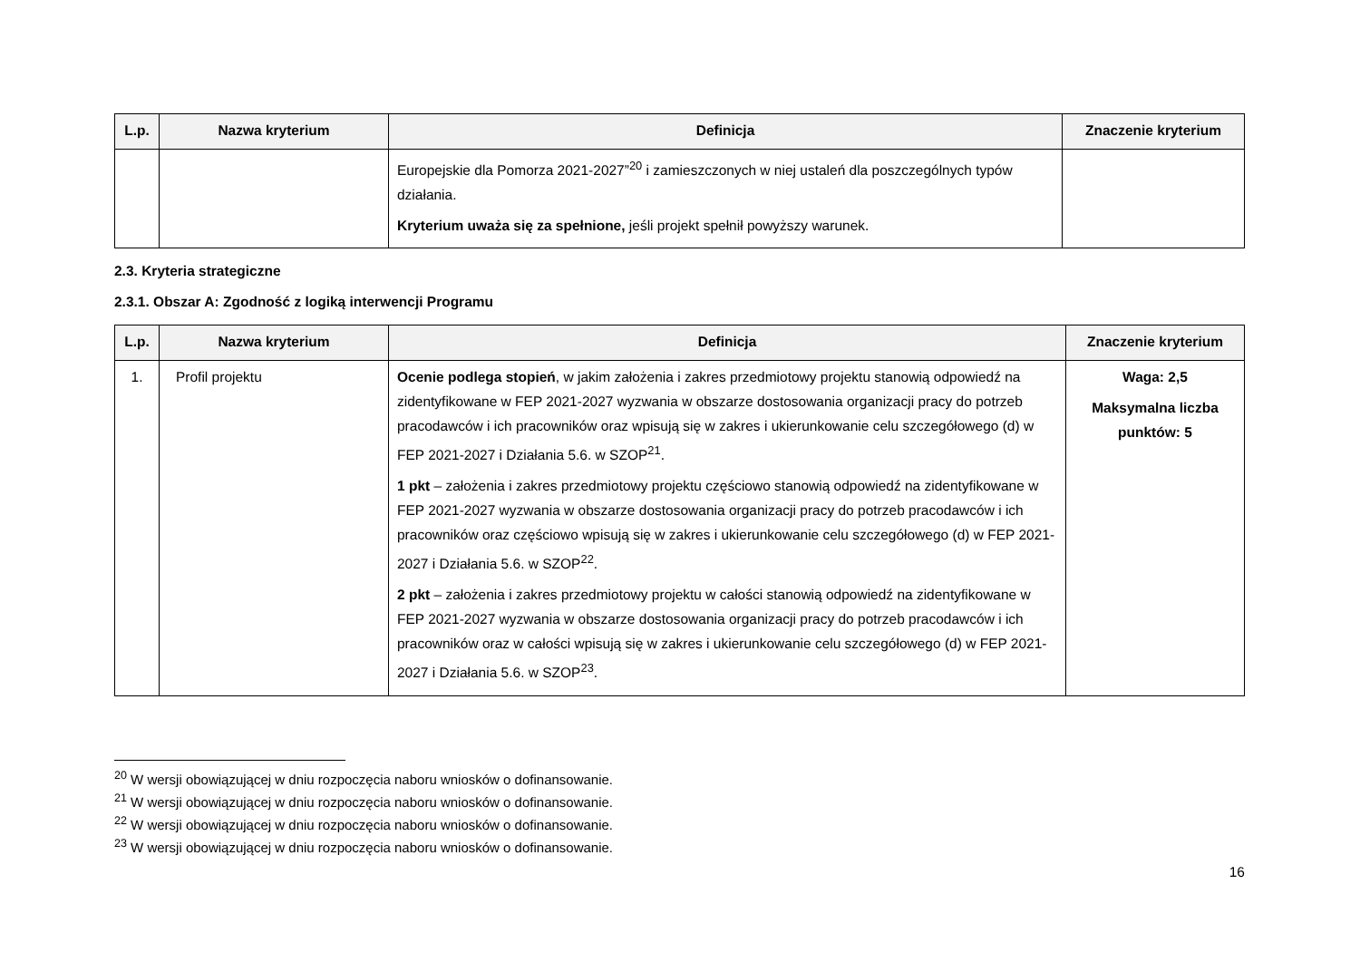| L.p. | Nazwa kryterium | Definicja | Znaczenie kryterium |
| --- | --- | --- | --- |
| | | Europejskie dla Pomorza 2021-2027”<sup>20</sup> i zamieszczonych w niej ustaleń dla poszczególnych typów działania. Kryterium uważa się za spełnione, jeśli projekt spełnił powyższy warunek. | |
2.3. Kryteria strategiczne
2.3.1. Obszar A: Zgodność z logiką interwencji Programu
| L.p. | Nazwa kryterium | Definicja | Znaczenie kryterium |
| --- | --- | --- | --- |
| 1. | Profil projektu | Ocenie podlega stopień , w jakim założenia i zakres przedmiotowy projektu stanowią odpowiedź na zidentyfikowane w FEP 2021-2027 wyzwania w obszarze dostosowania organizacji pracy do potrzeb pracodawców i ich pracowników oraz wpisują się w zakres i ukierunkowanie celu szczegółowego (d) w FEP 2021-2027 i Działania 5.6. w SZOP<sup>21</sup>. 1 pkt – założenia i zakres przedmiotowy projektu częściowo stanowią odpowiedź na zidentyfikowane w FEP 2021-2027 wyzwania w obszarze dostosowania organizacji pracy do potrzeb pracodawców i ich pracowników oraz częściowo wpisują się w zakres i ukierunkowanie celu szczegółowego (d) w FEP 2021-2027 i Działania 5.6. w SZOP<sup>22</sup>. 2 pkt – założenia i zakres przedmiotowy projektu w całości stanowią odpowiedź na zidentyfikowane w FEP 2021-2027 wyzwania w obszarze dostosowania organizacji pracy do potrzeb pracodawców i ich pracowników oraz w całości wpisują się w zakres i ukierunkowanie celu szczegółowego (d) w FEP 2021-2027 i Działania 5.6. w SZOP<sup>23</sup>. | Waga: 2,5 Maksymalna liczba punktów: 5 |
<sup>20</sup> W wersji obowiązującej w dniu rozpoczęcia naboru wniosków o dofinansowanie.
<sup>21</sup> W wersji obowiązującej w dniu rozpoczęcia naboru wniosków o dofinansowanie.
<sup>22</sup> W wersji obowiązującej w dniu rozpoczęcia naboru wniosków o dofinansowanie.
<sup>23</sup> W wersji obowiązującej w dniu rozpoczęcia naboru wniosków o dofinansowanie.
16